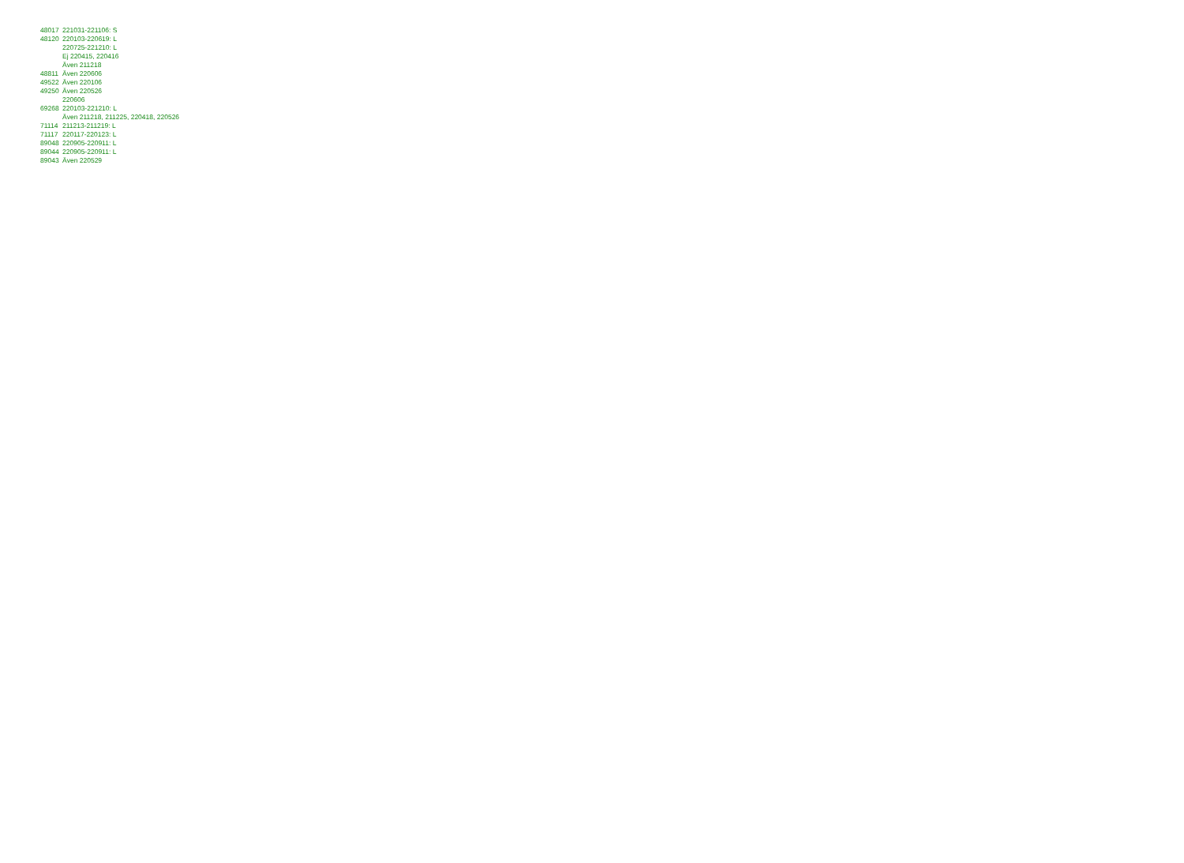| 48017 | 221031-221106: S |
| 48120 | 220103-220619: L |
| | 220725-221210: L |
| | Ej 220415, 220416 |
| | Även 211218 |
| 48811 | Även 220606 |
| 49522 | Även 220106 |
| 49250 | Även 220526 |
| | 220606 |
| 69268 | 220103-221210: L |
| | Även 211218, 211225, 220418, 220526 |
| 71114 | 211213-211219: L |
| 71117 | 220117-220123: L |
| 89048 | 220905-220911: L |
| 89044 | 220905-220911: L |
| 89043 | Även 220529 |